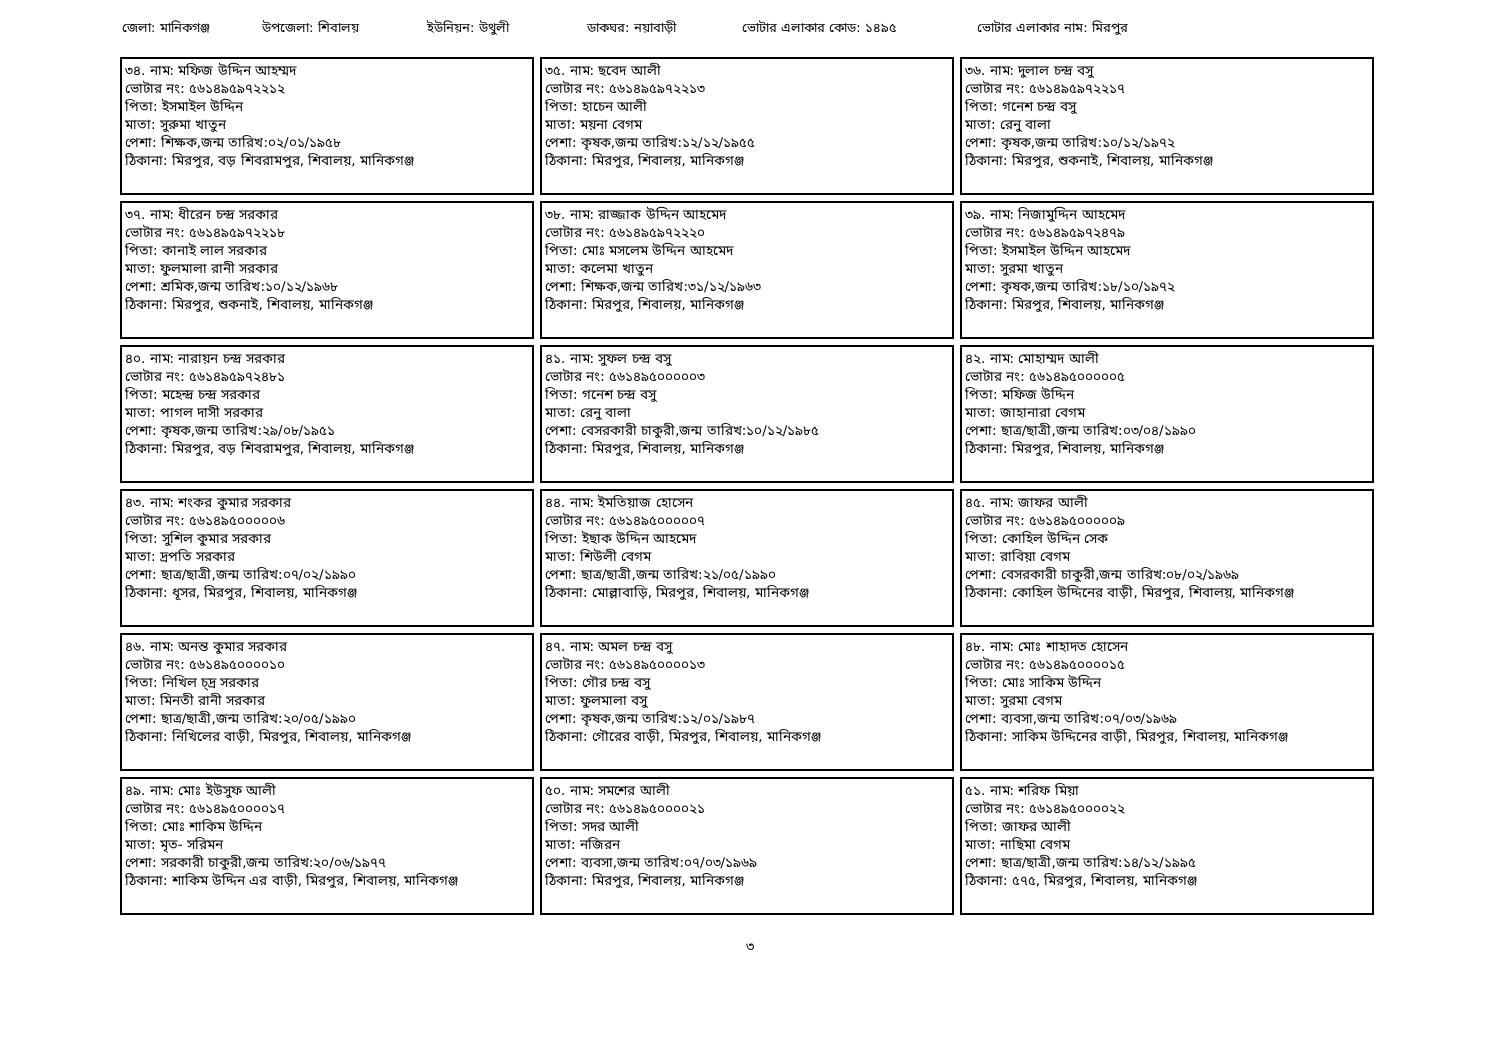জেলা: মানিকগঞ্জ উপজেলা: শিবালয় ইউনিয়ন: উথুলী ডাকঘর: নয়াবাড়ী ভোটার এলাকার কোড: ১৪৯৫ ভোটার এলাকার নাম: মিরপুর
| ৩৪. নাম: মফিজ উদ্দিন আহম্মদ ভোটার নং: ৫৬১৪৯৫৯৭২২১২ পিতা: ইসমাইল উদ্দিন মাতা: সুরুমা খাতুন পেশা: শিক্ষক,জন্ম তারিখ:০২/০১/১৯৫৮ ঠিকানা: মিরপুর, বড় শিবরামপুর, শিবালয়, মানিকগঞ্জ | ৩৫. নাম: ছবেদ আলী ভোটার নং: ৫৬১৪৯৫৯৭২২১৩ পিতা: হাচেন আলী মাতা: ময়না বেগম পেশা: কৃষক,জন্ম তারিখ:১২/১২/১৯৫৫ ঠিকানা: মিরপুর, শিবালয়, মানিকগঞ্জ | ৩৬. নাম: দুলাল চন্দ্র বসু ভোটার নং: ৫৬১৪৯৫৯৭২২১৭ পিতা: গনেশ চন্দ্র বসু মাতা: রেনু বালা পেশা: কৃষক,জন্ম তারিখ:১০/১২/১৯৭২ ঠিকানা: মিরপুর, শুকনাই, শিবালয়, মানিকগঞ্জ |
| ৩৭. নাম: ধীরেন চন্দ্র সরকার ভোটার নং: ৫৬১৪৯৫৯৭২২১৮ পিতা: কানাই লাল সরকার মাতা: ফুলমালা রানী সরকার পেশা: শ্রমিক,জন্ম তারিখ:১০/১২/১৯৬৮ ঠিকানা: মিরপুর, শুকনাই, শিবালয়, মানিকগঞ্জ | ৩৮. নাম: রাজ্জাক উদ্দিন আহমেদ ভোটার নং: ৫৬১৪৯৫৯৭২২২০ পিতা: মোঃ মসলেম উদ্দিন আহমেদ মাতা: কলেমা খাতুন পেশা: শিক্ষক,জন্ম তারিখ:৩১/১২/১৯৬৩ ঠিকানা: মিরপুর, শিবালয়, মানিকগঞ্জ | ৩৯. নাম: নিজামুদ্দিন আহমেদ ভোটার নং: ৫৬১৪৯৫৯৭২৪৭৯ পিতা: ইসমাইল উদ্দিন আহমেদ মাতা: সুরমা খাতুন পেশা: কৃষক,জন্ম তারিখ:১৮/১০/১৯৭২ ঠিকানা: মিরপুর, শিবালয়, মানিকগঞ্জ |
| ৪০. নাম: নারায়ন চন্দ্র সরকার ভোটার নং: ৫৬১৪৯৫৯৭২৪৮১ পিতা: মহেন্দ্র চন্দ্র সরকার মাতা: পাগল দাসী সরকার পেশা: কৃষক,জন্ম তারিখ:২৯/০৮/১৯৫১ ঠিকানা: মিরপুর, বড় শিবরামপুর, শিবালয়, মানিকগঞ্জ | ৪১. নাম: সুফল চন্দ্র বসু ভোটার নং: ৫৬১৪৯৫০০০০০৩ পিতা: গনেশ চন্দ্র বসু মাতা: রেনু বালা পেশা: বেসরকারী চাকুরী,জন্ম তারিখ:১০/১২/১৯৮৫ ঠিকানা: মিরপুর, শিবালয়, মানিকগঞ্জ | ৪২. নাম: মোহাম্মদ আলী ভোটার নং: ৫৬১৪৯৫০০০০০৫ পিতা: মফিজ উদ্দিন মাতা: জাহানারা বেগম পেশা: ছাত্র/ছাত্রী,জন্ম তারিখ:০৩/০৪/১৯৯০ ঠিকানা: মিরপুর, শিবালয়, মানিকগঞ্জ |
| ৪৩. নাম: শংকর কুমার সরকার ভোটার নং: ৫৬১৪৯৫০০০০০৬ পিতা: সুশিল কুমার সরকার মাতা: দ্রপতি সরকার পেশা: ছাত্র/ছাত্রী,জন্ম তারিখ:০৭/০২/১৯৯০ ঠিকানা: ধূসর, মিরপুর, শিবালয়, মানিকগঞ্জ | ৪৪. নাম: ইমতিয়াজ হোসেন ভোটার নং: ৫৬১৪৯৫০০০০০৭ পিতা: ইছাক উদ্দিন আহমেদ মাতা: শিউলী বেগম পেশা: ছাত্র/ছাত্রী,জন্ম তারিখ:২১/০৫/১৯৯০ ঠিকানা: মোল্লাবাড়ি, মিরপুর, শিবালয়, মানিকগঞ্জ | ৪৫. নাম: জাফর আলী ভোটার নং: ৫৬১৪৯৫০০০০০৯ পিতা: কোহিল উদ্দিন সেক মাতা: রাবিয়া বেগম পেশা: বেসরকারী চাকুরী,জন্ম তারিখ:০৮/০২/১৯৬৯ ঠিকানা: কোহিল উদ্দিনের বাড়ী, মিরপুর, শিবালয়, মানিকগঞ্জ |
| ৪৬. নাম: অনন্ত কুমার সরকার ভোটার নং: ৫৬১৪৯৫০০০০১০ পিতা: নিখিল চ্দ্র সরকার মাতা: মিনতী রানী সরকার পেশা: ছাত্র/ছাত্রী,জন্ম তারিখ:২০/০৫/১৯৯০ ঠিকানা: নিখিলের বাড়ী, মিরপুর, শিবালয়, মানিকগঞ্জ | ৪৭. নাম: অমল চন্দ্র বসু ভোটার নং: ৫৬১৪৯৫০০০০১৩ পিতা: গৌর চন্দ্র বসু মাতা: ফুলমালা বসু পেশা: কৃষক,জন্ম তারিখ:১২/০১/১৯৮৭ ঠিকানা: গৌরের বাড়ী, মিরপুর, শিবালয়, মানিকগঞ্জ | ৪৮. নাম: মোঃ শাহাদত হোসেন ভোটার নং: ৫৬১৪৯৫০০০০১৫ পিতা: মোঃ সাকিম উদ্দিন মাতা: সুরমা বেগম পেশা: ব্যবসা,জন্ম তারিখ:০৭/০৩/১৯৬৯ ঠিকানা: সাকিম উদ্দিনের বাড়ী, মিরপুর, শিবালয়, মানিকগঞ্জ |
| ৪৯. নাম: মোঃ ইউসুফ আলী ভোটার নং: ৫৬১৪৯৫০০০০১৭ পিতা: মোঃ শাকিম উদ্দিন মাতা: মৃত- সরিমন পেশা: সরকারী চাকুরী,জন্ম তারিখ:২০/০৬/১৯৭৭ ঠিকানা: শাকিম উদ্দিন এর বাড়ী, মিরপুর, শিবালয়, মানিকগঞ্জ | ৫০. নাম: সমশের আলী ভোটার নং: ৫৬১৪৯৫০০০০২১ পিতা: সদর আলী মাতা: নজিরন পেশা: ব্যবসা,জন্ম তারিখ:০৭/০৩/১৯৬৯ ঠিকানা: মিরপুর, শিবালয়, মানিকগঞ্জ | ৫১. নাম: শরিফ মিয়া ভোটার নং: ৫৬১৪৯৫০০০০২২ পিতা: জাফর আলী মাতা: নাছিমা বেগম পেশা: ছাত্র/ছাত্রী,জন্ম তারিখ:১৪/১২/১৯৯৫ ঠিকানা: ৫৭৫, মিরপুর, শিবালয়, মানিকগঞ্জ |
৩